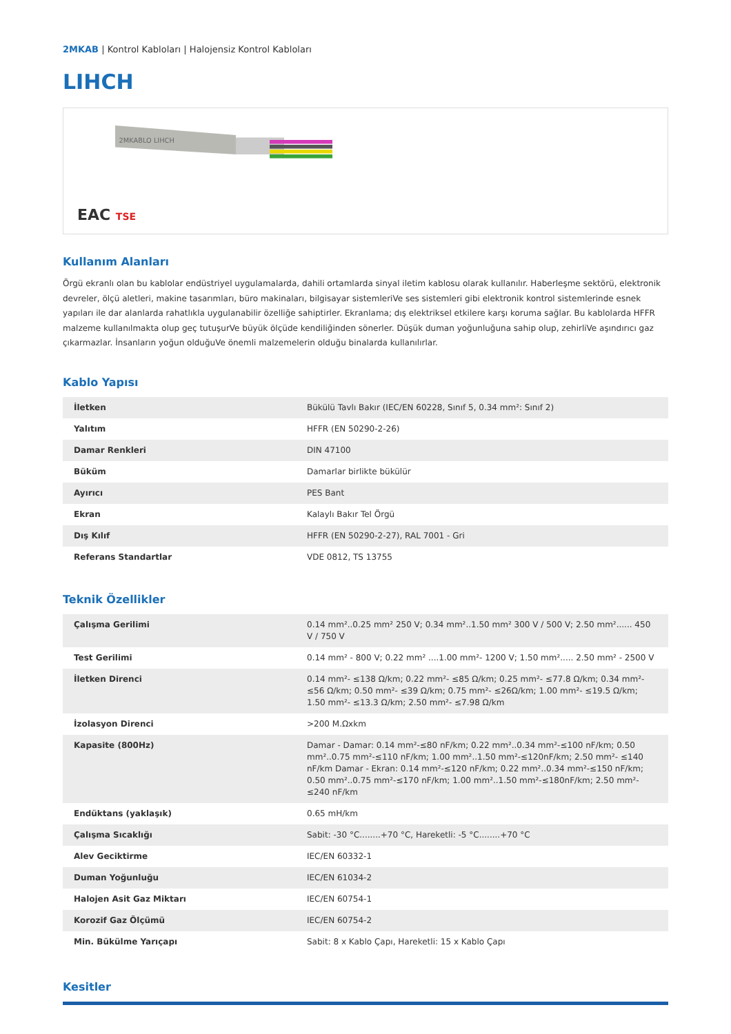2MKAB | Kontrol Kabloları | Halojensiz Kontrol Kabloları
LIHCH
2MKABLO LIHCH
EAC TSE
Kullanım Alanları
Örgü ekranlı olan bu kablolar endüstriyel uygulamalarda, dahili ortamlarda sinyal iletim kablosu olarak kullanılır. Haberleşme sektörü, elektronik devreler, ölçü aletleri, makine tasarımları, büro makinaları, bilgisayar sistemleriVe ses sistemleri gibi elektronik kontrol sistemlerinde esnek yapıları ile dar alanlarda rahatlıkla uygulanabilir özelliğe sahiptirler. Ekranlama; dış elektriksel etkilere karşı koruma sağlar. Bu kablolarda HFFR malzeme kullanılmakta olup geç tutuşurVe büyük ölçüde kendiliğinden sönerler. Düşük duman yoğunluğuna sahip olup, zehirliVe aşındırıcı gaz çıkarmazlar. İnsanların yoğun olduğuVe önemli malzemelerin olduğu binalarda kullanılırlar.
Kablo Yapısı
| İletken | Bükülü Tavlı Bakır (IEC/EN 60228, Sınıf 5, 0.34 mm²: Sınıf 2) |
| Yalıtım | HFFR (EN 50290-2-26) |
| Damar Renkleri | DIN 47100 |
| Büküm | Damarlar birlikte bükülür |
| Ayırıcı | PES Bant |
| Ekran | Kalaylı Bakır Tel Örgü |
| Dış Kılıf | HFFR (EN 50290-2-27), RAL 7001 - Gri |
| Referans Standartlar | VDE 0812, TS 13755 |
Teknik Özellikler
| Çalışma Gerilimi | 0.14 mm²..0.25 mm² 250 V; 0.34 mm²..1.50 mm² 300 V / 500 V; 2.50 mm²...... 450 V / 750 V |
| Test Gerilimi | 0.14 mm² - 800 V; 0.22 mm² ....1.00 mm²- 1200 V; 1.50 mm²..... 2.50 mm² - 2500 V |
| İletken Direnci | 0.14 mm²- ≤138 Ω/km; 0.22 mm²- ≤85 Ω/km; 0.25 mm²- ≤77.8 Ω/km; 0.34 mm²- ≤56 Ω/km; 0.50 mm²- ≤39 Ω/km; 0.75 mm²- ≤26Ω/km; 1.00 mm²- ≤19.5 Ω/km; 1.50 mm²- ≤13.3 Ω/km; 2.50 mm²- ≤7.98 Ω/km |
| İzolasyon Direnci | >200 M.Ωxkm |
| Kapasite (800Hz) | Damar - Damar: 0.14 mm²-≤80 nF/km; 0.22 mm²..0.34 mm²-≤100 nF/km; 0.50 mm²..0.75 mm²-≤110 nF/km; 1.00 mm²..1.50 mm²-≤120nF/km; 2.50 mm²- ≤140 nF/km Damar - Ekran: 0.14 mm²-≤120 nF/km; 0.22 mm²..0.34 mm²-≤150 nF/km; 0.50 mm²..0.75 mm²-≤170 nF/km; 1.00 mm²..1.50 mm²-≤180nF/km; 2.50 mm²-≤240 nF/km |
| Endüktans (yaklaşık) | 0.65 mH/km |
| Çalışma Sıcaklığı | Sabit: -30 °C........+70 °C, Hareketli: -5 °C........+70 °C |
| Alev Geciktirme | IEC/EN 60332-1 |
| Duman Yoğunluğu | IEC/EN 61034-2 |
| Halojen Asit Gaz Miktarı | IEC/EN 60754-1 |
| Korozif Gaz Ölçümü | IEC/EN 60754-2 |
| Min. Bükülme Yarıçapı | Sabit: 8 x Kablo Çapı, Hareketli: 15 x Kablo Çapı |
Kesitler